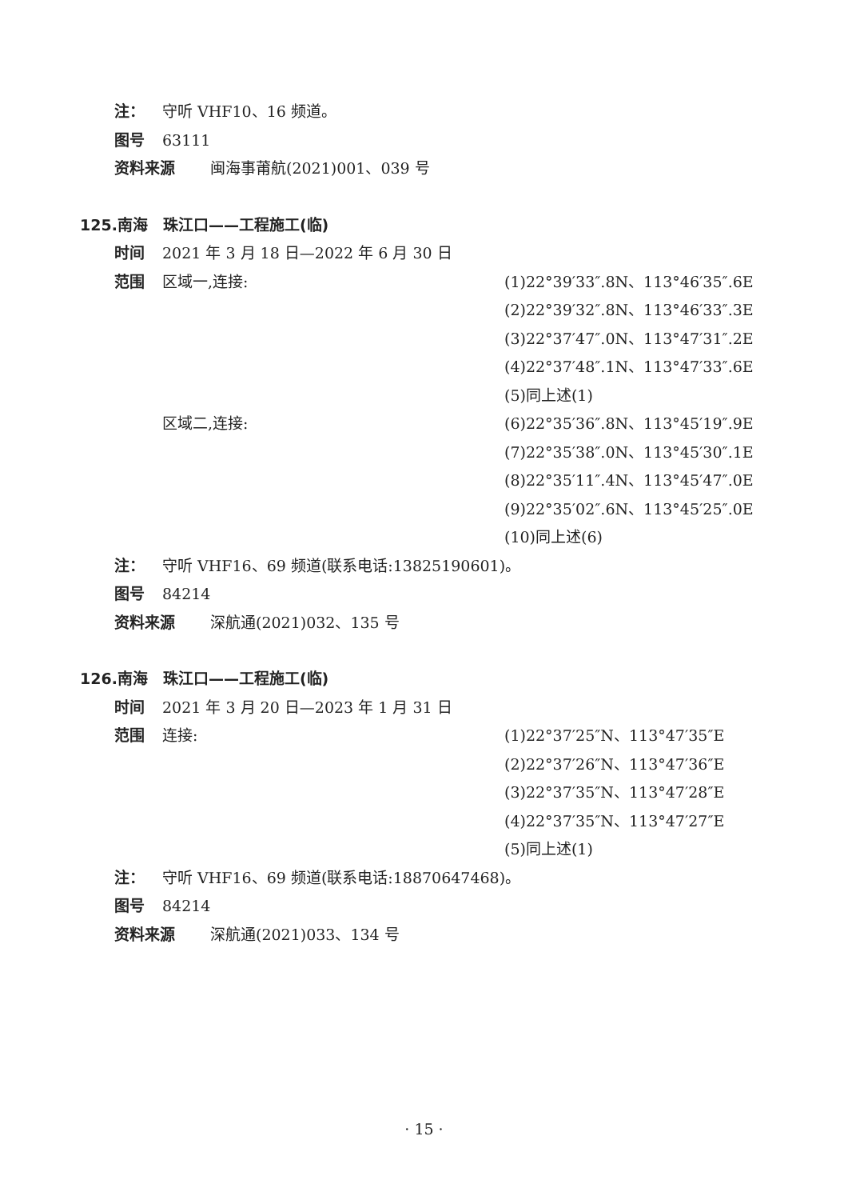注： 守听 VHF10、16 频道。
图号 63111
资料来源 闽海事莆航(2021)001、039 号
125.南海　珠江口——工程施工(临)
时间 2021 年 3 月 18 日—2022 年 6 月 30 日
范围 区域一,连接: (1)22°39′33″.8N、113°46′35″.6E
(2)22°39′32″.8N、113°46′33″.3E
(3)22°37′47″.0N、113°47′31″.2E
(4)22°37′48″.1N、113°47′33″.6E
(5)同上述(1)
区域二,连接: (6)22°35′36″.8N、113°45′19″.9E
(7)22°35′38″.0N、113°45′30″.1E
(8)22°35′11″.4N、113°45′47″.0E
(9)22°35′02″.6N、113°45′25″.0E
(10)同上述(6)
注： 守听 VHF16、69 频道(联系电话:13825190601)。
图号 84214
资料来源 深航通(2021)032、135 号
126.南海　珠江口——工程施工(临)
时间 2021 年 3 月 20 日—2023 年 1 月 31 日
范围 连接: (1)22°37′25″N、113°47′35″E
(2)22°37′26″N、113°47′36″E
(3)22°37′35″N、113°47′28″E
(4)22°37′35″N、113°47′27″E
(5)同上述(1)
注： 守听 VHF16、69 频道(联系电话:18870647468)。
图号 84214
资料来源 深航通(2021)033、134 号
· 15 ·